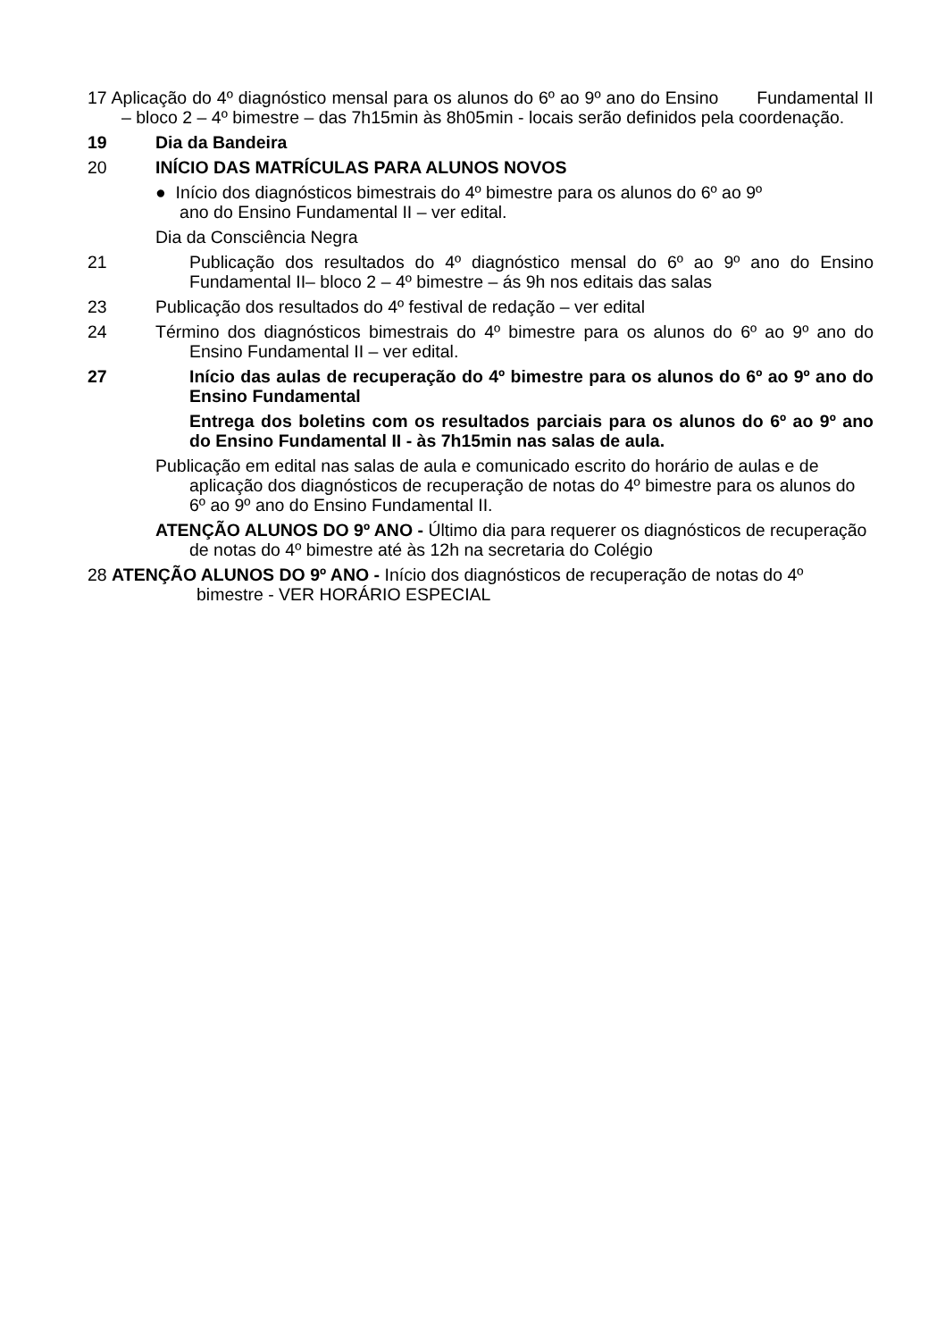17 Aplicação do 4º diagnóstico mensal para os alunos do 6º ao 9º ano do Ensino Fundamental II – bloco 2 – 4º bimestre – das 7h15min às 8h05min - locais serão definidos pela coordenação.
19 Dia da Bandeira
20 INÍCIO DAS MATRÍCULAS PARA ALUNOS NOVOS
● Início dos diagnósticos bimestrais do 4º bimestre para os alunos do 6º ao 9º
ano do Ensino Fundamental II – ver edital.
Dia da Consciência Negra
21 Publicação dos resultados do 4º diagnóstico mensal do 6º ao 9º ano do Ensino Fundamental II– bloco 2 – 4º bimestre – ás 9h nos editais das salas
23 Publicação dos resultados do 4º festival de redação – ver edital
24 Término dos diagnósticos bimestrais do 4º bimestre para os alunos do 6º ao 9º ano do Ensino Fundamental II – ver edital.
27 Início das aulas de recuperação do 4º bimestre para os alunos do 6º ao 9º ano do Ensino Fundamental
Entrega dos boletins com os resultados parciais para os alunos do 6º ao 9º ano do Ensino Fundamental II - às 7h15min nas salas de aula.
Publicação em edital nas salas de aula e comunicado escrito do horário de aulas e de aplicação dos diagnósticos de recuperação de notas do 4º bimestre para os alunos do 6º ao 9º ano do Ensino Fundamental II.
ATENÇÃO ALUNOS DO 9º ANO - Último dia para requerer os diagnósticos de recuperação de notas do 4º bimestre até às 12h na secretaria do Colégio
28 ATENÇÃO ALUNOS DO 9º ANO - Início dos diagnósticos de recuperação de notas do 4º bimestre - VER HORÁRIO ESPECIAL